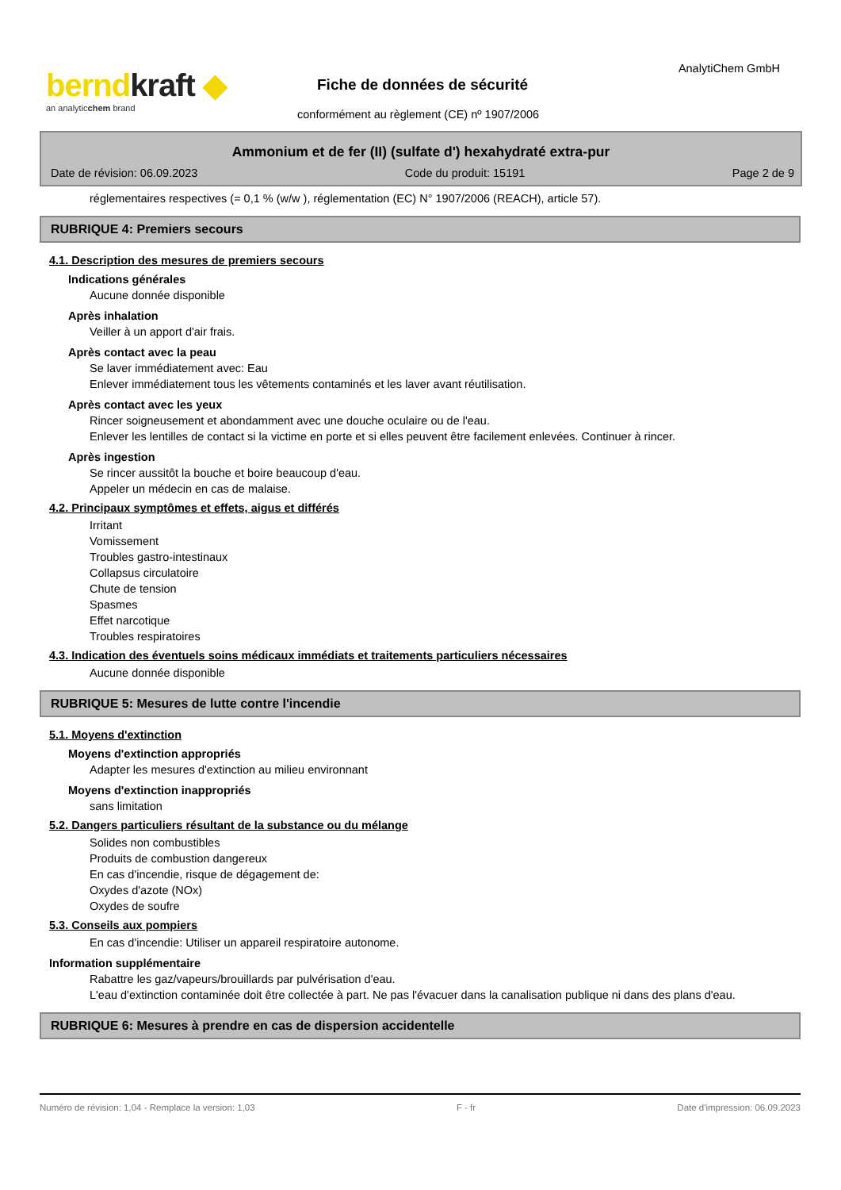berndkraft ◆
an analyticchem brand
AnalytiChem GmbH
Fiche de données de sécurité
conformément au règlement (CE) nº 1907/2006
Ammonium et de fer (II) (sulfate d') hexahydraté extra-pur
Date de révision: 06.09.2023 Code du produit: 15191 Page 2 de 9
réglementaires respectives (= 0,1 % (w/w ), réglementation (EC) N° 1907/2006 (REACH), article 57).
RUBRIQUE 4: Premiers secours
4.1. Description des mesures de premiers secours
Indications générales
Aucune donnée disponible
Après inhalation
Veiller à un apport d'air frais.
Après contact avec la peau
Se laver immédiatement avec: Eau
Enlever immédiatement tous les vêtements contaminés et les laver avant réutilisation.
Après contact avec les yeux
Rincer soigneusement et abondamment avec une douche oculaire ou de l'eau.
Enlever les lentilles de contact si la victime en porte et si elles peuvent être facilement enlevées. Continuer à rincer.
Après ingestion
Se rincer aussitôt la bouche et boire beaucoup d'eau.
Appeler un médecin en cas de malaise.
4.2. Principaux symptômes et effets, aigus et différés
Irritant
Vomissement
Troubles gastro-intestinaux
Collapsus circulatoire
Chute de tension
Spasmes
Effet narcotique
Troubles respiratoires
4.3. Indication des éventuels soins médicaux immédiats et traitements particuliers nécessaires
Aucune donnée disponible
RUBRIQUE 5: Mesures de lutte contre l'incendie
5.1. Moyens d'extinction
Moyens d'extinction appropriés
Adapter les mesures d'extinction au milieu environnant
Moyens d'extinction inappropriés
sans limitation
5.2. Dangers particuliers résultant de la substance ou du mélange
Solides non combustibles
Produits de combustion dangereux
En cas d'incendie, risque de dégagement de:
Oxydes d'azote (NOx)
Oxydes de soufre
5.3. Conseils aux pompiers
En cas d'incendie: Utiliser un appareil respiratoire autonome.
Information supplémentaire
Rabattre les gaz/vapeurs/brouillards par pulvérisation d'eau.
L'eau d'extinction contaminée doit être collectée à part. Ne pas l'évacuer dans la canalisation publique ni dans des plans d'eau.
RUBRIQUE 6: Mesures à prendre en cas de dispersion accidentelle
Numéro de révision: 1,04 - Remplace la version: 1,03 F - fr Date d'impression: 06.09.2023